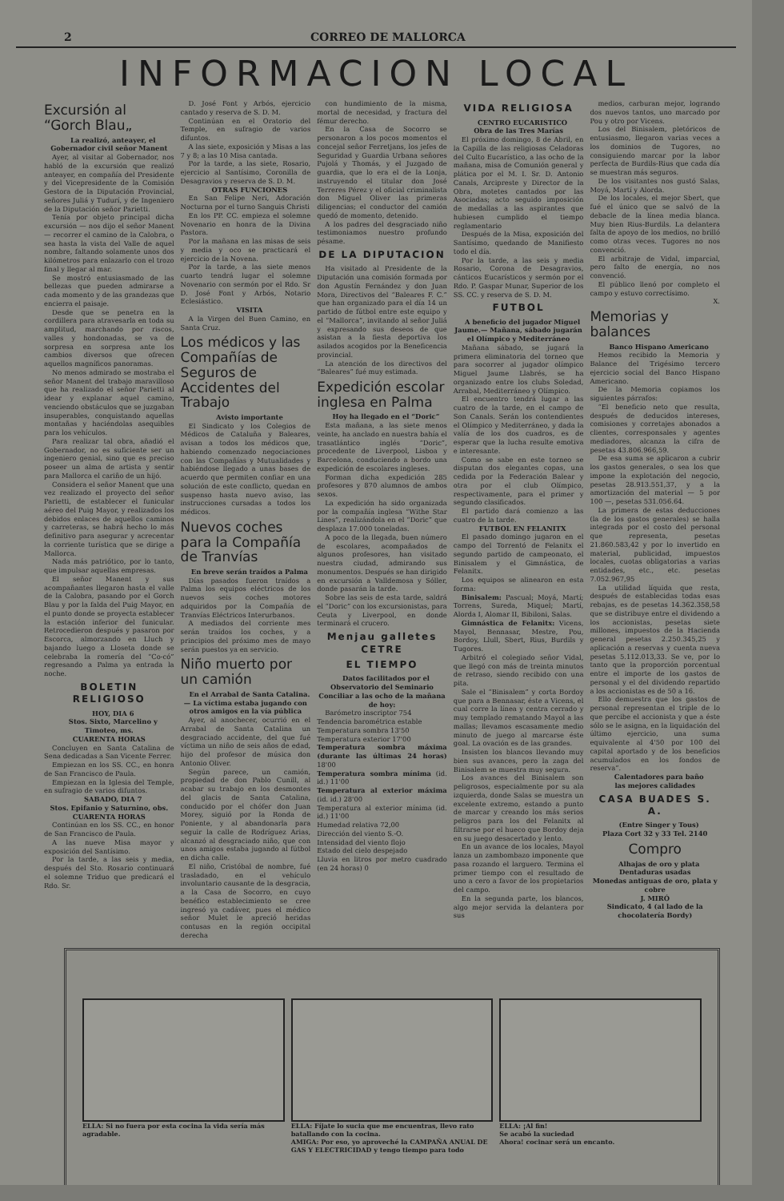2 CORREO DE MALLORCA
INFORMACION LOCAL
Excursión al “Gorch Blau„
La realizó, anteayer, el Gobernador civil señor Manent
Ayer, al visitar al Gobernador, nos habló de la excursión que realizó anteayer, en compañía del Presidente y del Vicepresidente de la Comisión Gestora de la Diputación Provincial, señores Juliá y Tudurí, y de Ingeniero de la Diputación señor Parietti.
Tenía por objeto principal dicha excursión — nos dijo el señor Manent — recorrer el camino de la Calobra, o sea hasta la vista del Valle de aquel nombre, faltando solamente unos dos kilómetros para enlazarlo con el trozo final y llegar al mar.
Se mostró entusiasmado de las bellezas que pueden admirarse a cada momento y de las grandezas que encierra el paisaje.
Desde que se penetra en la cordillera para atravesarla en toda su amplitud, marchando por riscos, valles y hondonadas, se va de sorpresa en sorpresa ante los cambios diversos que ofrecen aquellos magníficos panoramas.
No menos admirado se mostraba el señor Manent del trabajo maravilloso que ha realizado el señor Parietti al idear y explanar aquel camino, venciendo obstáculos que se juzgaban insuperables, conquistando aquellas montañas y haciéndolas asequibles para los vehículos.
Para realizar tal obra, añadió el Gobernador, no es suficiente ser un ingeniero genial, sino que es preciso poseer un alma de artista y sentir para Mallorca el cariño de un hijó.
Considera el señor Manent que una vez realizado el proyecto del señor Parietti, de establecer el funicular aéreo del Puig Mayor, y realizados los debidos enlaces de aquellos caminos y carreteras, se habrá hecho lo más definitivo para asegurar y acrecentar la corriente turística que se dirige a Mallorca.
Nada más patriótico, por lo tanto, que impulsar aquellas empresas.
El señor Manent y sus acompañantes llegaron hasta el valle de la Calobra, pasando por el Gorch Blau y por la falda del Puig Mayor, en el punto donde se proyecta establecer la estación inferior del funicular. Retrocedieron después y pasaron por Escorca, almorzando en Lluch y bajando luego a Lloseta donde se celebraba la romería del “Co-có” regresando a Palma ya entrada la noche.
BOLETIN RELIGIOSO
HOY, DIA 6
Stos. Sixto, Marcelino y Timoteo, ms.
CUARENTA HORAS
Concluyen en Santa Catalina de Sena dedicadas a San Vicente Ferrer.
Empiezan en los SS. CC., en honra de San Francisco de Paula.
Empiezan en la Iglesia del Temple, en sufragio de varios difuntos.
SABADO, DIA 7
Stos. Epifanio y Saturnino, obs.
CUARENTA HORAS
Continúan en los SS. CC., en honor de San Francisco de Paula.
A las nueve Misa mayor y exposición del Santísimo.
Por la tarde, a las seis y media, después del Sto. Rosario continuará el solemne Triduo que predicará el Rdo. Sr.
D. José Font y Arbós, ejercicio cantado y reserva de S. D. M.
Continúan en el Oratorio del Temple, en sufragio de varios difuntos.
A las siete, exposición y Misas a las 7 y 8; a las 10 Misa cantada.
Por la tarde, a las siete, Rosario, ejercicio al Santísimo, Coronilla de Desagravios y reserva de S. D. M.
OTRAS FUNCIONES
En San Felipe Neri, Adoración Nocturna por el turno Sanguis Christi
En los PP. CC. empieza el solemne Novenario en honra de la Divina Pastora.
Por la mañana en las misas de seis y media y oco se practicará el ejercicio de la Novena.
Por la tarde, a las siete menos cuarto tendrá lugar el solemne Novenario con sermón por el Rdo. Sr D. José Font y Arbós, Notario Eclesiástico.
VISITA
A la Virgen del Buen Camino, en Santa Cruz.
Los médicos y las Compañías de Seguros de Accidentes del Trabajo
Avisto importante
El Sindicato y los Colegios de Médicos de Cataluña y Baleares, avisan a todos los médicos que, habiendo comenzado negociaciones con las Compañías y Mutualidades y habiéndose llegado a unas bases de acuerdo que permiten confiar en una solución de este conflicto, quedan en suspenso hasta nuevo aviso, las instrucciones cursadas a todos los médicos.
Nuevos coches para la Compañía de Tranvías
En breve serán traídos a Palma
Días pasados fueron traídos a Palma los equipos eléctricos de los nuevos seis coches motores adquiridos por la Compañía de Tranvías Eléctricos Interurbanos.
A mediados del corriente mes serán traídos los coches, y a principios del próximo mes de mayo serán puestos ya en servicio.
Niño muerto por un camión
En el Arrabal de Santa Catalina. — La víctima estaba jugando con otros amigos en la vía pública
Ayer, al anochecer, ocurrió en el Arrabal de Santa Catalina un desgraciado accidente, del que fué víctima un niño de seis años de edad, hijo del profesor de música don Antonio Oliver.
Según parece, un camión, propiedad de don Pablo Cunill, al acabar su trabajo en los desmontes del glacis de Santa Catalina, conducido por el chófer don Juan Morey, siguió por la Ronda de Poniente, y al abandonarla para seguir la calle de Rodríguez Arias, alcanzó al desgraciado niño, que con unos amigos estaba jugando al fútbol en dicha calle.
El niño, Cristóbal de nombre, fué trasladado, en el vehículo involuntario causante de la desgracia, a la Casa de Socorro, en cuyo benéfico establecimiento se cree ingresó ya cadáver, pues el médico señor Mulet le apreció heridas contusas en la región occipital derecha
con hundimiento de la misma, mortal de necesidad, y fractura del fémur derecho.
En la Casa de Socorro se personaron a los pocos momentos el concejal señor Ferretjans, los jefes de Seguridad y Guardia Urbana señores Pujolá y Thomás, y el Juzgado de guardia, que lo era el de la Lonja, instruyendo el titular don José Terreres Pérez y el oficial criminalista don Miguel Oliver las primeras diligencias; el conductor del camión quedó de momento, detenido.
A los padres del desgraciado niño testimoniamos nuestro profundo pésame.
DE LA DIPUTACION
Ha visitado al Presidente de la Diputación una comisión formada por don Agustín Fernández y don Juan Mora, Directivos del “Baleares F. C.” que han organizado para el día 14 un partido de fútbol entre este equipo y el “Mallorca”, invitando al señor Juliá y expresando sus deseos de que asistan a la fiesta deportiva los asilados acogidos por la Beneficencia provincial.
La atención de los directivos del “Baleares” fué muy estimada.
Expedición escolar inglesa en Palma
Hoy ha llegado en el “Doric”
Esta mañana, a las siete menos veinte, ha anclado en nuestra bahía el trasatlántico inglés “Doric”, procedente de Liverpool, Lisboa y Barcelona, conduciendo a bordo una expedición de escolares ingleses.
Forman dicha expedición 285 profesores y 870 alumnos de ambos sexos.
La expedición ha sido organizada por la compañía inglesa “Withe Star Lines”, realizándola en el “Doric” que desplaza 17.000 toneladas.
A poco de la llegada, buen número de escolares, acompañados de algunos profesores, han visitado nuestra ciudad, admirando sus monumentos. Después se han dirigido en excursión a Valldemosa y Sóller, donde pasarán la tarde.
Sobre las seis de esta tarde, saldrá el “Doric” con los excursionistas, para Ceuta y Liverpool, en donde terminará el crucero.
Menjau galletes CETRE
EL TIEMPO
Datos facilitados por el Observatorio del Seminario Conciliar a las ocho de la mañana de hoy:
Barómetro inscriptor 754
Tendencia barométrica estable
Temperatura sombra 13'50
Temperatura exterior 17'00
Temperatura sombra máxima (durante las últimas 24 horas) 18'00
Temperatura sombra mínima (id. id.) 11'00
Temperatura al exterior máxima (id. id.) 28'00
Temperatura al exterior mínima (id. id.) 11'00
Humedad relativa 72,00
Dirección del viento S.-O.
Intensidad del viento flojo
Estado del cielo despejado
Lluvia en litros por metro cuadrado (en 24 horas) 0
VIDA RELIGIOSA
CENTRO EUCARISTICO
Obra de las Tres Marías
El próximo domingo, 8 de Abril, en la Capilla de las religiosas Celadoras del Culto Eucarístico, a las ocho de la mañana, misa de Comunión general y plática por el M. I. Sr. D. Antonio Canals, Arcipreste y Director de la Obra, motetes cantados por las Asociadas; acto seguido imposición de medallas a las aspirantes que hubiesen cumplido el tiempo reglamentario
Después de la Misa, exposición del Santísimo, quedando de Manifiesto todo el día.
Por la tarde, a las seis y media Rosario, Corona de Desagravios, cánticos Eucarísticos y sermón por el Rdo. P. Gaspar Munar, Superior de los SS. CC. y reserva de S. D. M.
FUTBOL
A beneficio del jugador Miguel Jaume.— Mañana, sábado jugarán el Olímpico y Mediterráneo
Mañana sábado, se jugará la primera eliminatoria del torneo que para socorrer al jugador olímpico Miguel Jaume Llabrés, se ha organizado entre los clubs Soledad, Arrabal, Mediterráneo y Olímpico.
El encuentro tendrá lugar a las cuatro de la tarde, en el campo de Son Canals. Serán los contendientes el Olímpico y Mediterráneo, y dada la valía de los dos cuadros, es de esperar que la lucha resulte emotiva e interesante.
Como se sabe en este torneo se disputan dos elegantes copas, una cedida por la Federación Balear y otra por el club Olímpico, respectivamente, para el primer y segundo clasificados.
El partido dará comienzo a las cuatro de la tarde.
FUTBOL EN FELANITX
El pasado domingo jugaron en el campo del Torrentó de Felanitx el segundo partido de campeonato, el Binisalem y el Gimnástica, de Felanitx.
Los equipos se alinearon en esta forma:
Binisalem: Pascual; Moyá, Martí; Torrens, Sureda, Miquel; Martí, Alorda I, Alomar II, Bibiloni, Salas.
Gimnástica de Felanitx: Vicens, Mayol, Bennasar, Mestre, Pou, Bordoy, Llull, Sbert, Rius, Burdils y Tugores.
Arbitró el colegiado señor Vidal, que llegó con más de treinta minutos de retraso, siendo recibido con una pita.
Sale el “Binisalem” y corta Bordoy que para a Bennasar, éste a Vicens, el cual corre la línea y centra cerrado y muy templado rematando Mayol a las mallas; llevamos escasamente medio minuto de juego al marcarse éste goal. La ovación es de las grandes.
Insisten los blancos llevando muy bien sus avances, pero la zaga del Binisalem se muestra muy segura.
Los avances del Binisalem son peligrosos, especialmente por su ala izquierda, donde Salas se muestra un excelente extremo, estando a punto de marcar y creando los más serios peligros para los del Felanitx al filtrarse por el hueco que Bordoy deja en su juego desacertado y lento.
En un avance de los locales, Mayol lanza un zambombazo imponente que pasa rozando el larguero. Termina el primer tiempo con el resultado de uno a cero a favor de los propietarios del campo.
En la segunda parte, los blancos, algo mejor servida la delantera por sus
medios, carburan mejor, logrando dos nuevos tantos, uno marcado por Pou y otro por Vicens.
Los del Binisalem, pletóricos de entusiasmo, llegaron varias veces a los dominios de Tugores, no consiguiendo marcar por la labor perfecta de Burdils-Rius que cada día se muestran más seguros.
De los visitantes nos gustó Salas, Moyá, Martí y Alorda.
De los locales, el mejor Sbert, que fué el único que se salvó de la debacle de la línea media blanca. Muy bien Rius-Burdils. La delantera falta de apoyo de los medios, no brilló como otras veces. Tugores no nos convenció.
El arbitraje de Vidal, imparcial, pero falto de energía, no nos convenció.
El público llenó por completo el campo y estuvo correctísimo.
X.
Memorias y balances
Banco Hispano Americano
Hemos recibido la Memoria y Balance del Trigésimo tercero ejercicio social del Banco Hispano Americano.
De la Memoria copiamos los siguientes párrafos:
“El beneficio neto que resulta, después de deducidos intereses, comisiones y corretajes abonados a clientes, corresponsales y agentes mediadores, alcanza la cifra de pesetas 43.806.966,59.
De esa suma se aplicaron a cubrir los gastos generales, o sea los que impone la explotación del negocio, pesetas 28.913.551,37, y a la amortización del material — 5 por 100 —, pesetas 531.056.64.
La primera de estas deducciones (la de los gastos generales) se halla integrada por el costo del personal que representa, pesetas 21.860.583,42 y por lo invertido en material, publicidad, impuestos locales, cuotas obligatorias a varias entidades, etc., etc. pesetas 7.052.967,95
La utilidad líquida que resta, después de establecidas todas esas rebajas, es de pesetas 14.362.358,58 que se distribuye entre el dividendo a los accionistas, pesetas siete millones, impuestos de la Hacienda general pesetas 2.250.345,25 y aplicación a reservas y cuenta nueva pesetas 5.112.013,33. Se ve, por lo tanto que la proporción porcentual entre el importe de los gastos de personal y el del dividendo repartido a los accionistas es de 50 a 16.
Ello demuestra que los gastos de personal representan el triple de lo que percibe el accionista y que a éste sólo se le asigna, en la liquidación del último ejercicio, una suma equivalente al 4'50 por 100 del capital aportado y de los beneficios acumulados en los fondos de reserva”.
Calentadores para baño
las mejores calidades
CASA BUADES S. A.
(Entre Singer y Tous)
Plaza Cort 32 y 33 Tel. 2140
Compro
Alhajas de oro y plata
Dentaduras usadas
Monedas antiguas de oro, plata y cobre
J. MIRÓ
Sindicato, 4 (al lado de la chocolatería Bordy)
ELLA: Si no fuera por esta cocina la vida sería más agradable.
ELLA: Fíjate lo sucia que me encuentras, llevo rato batallando con la cocina.
AMIGA: Por eso, yo aproveché la CAMPAÑA ANUAL DE GAS Y ELECTRICIDAD y tengo tiempo para todo
ELLA: ¡Al fin!
Se acabó la suciedad
Ahora! cocinar será un encanto.